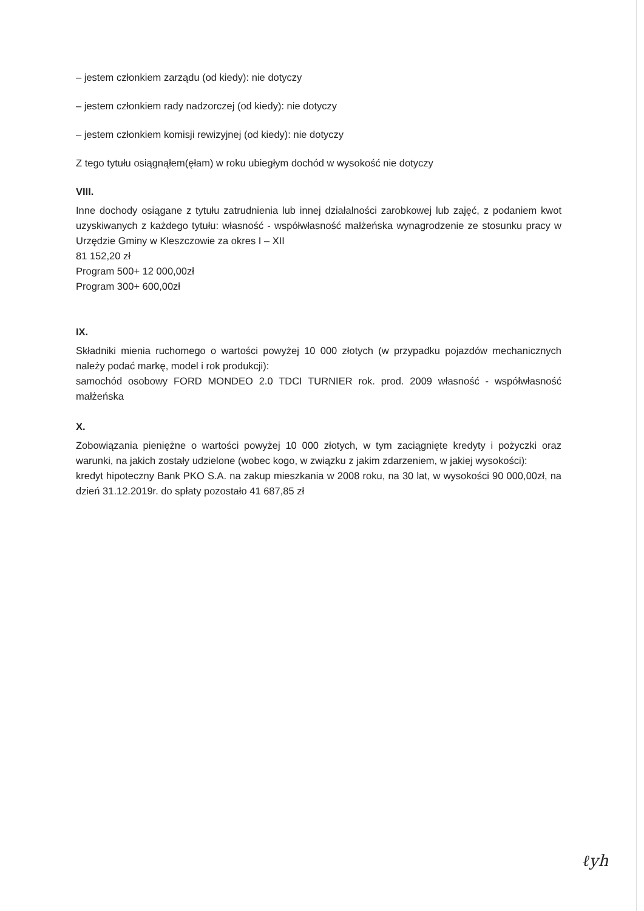– jestem członkiem zarządu (od kiedy): nie dotyczy
– jestem członkiem rady nadzorczej (od kiedy): nie dotyczy
– jestem członkiem komisji rewizyjnej (od kiedy): nie dotyczy
Z tego tytułu osiągnąłem(ęłam) w roku ubiegłym dochód w wysokość nie dotyczy
VIII.
Inne dochody osiągane z tytułu zatrudnienia lub innej działalności zarobkowej lub zajęć, z podaniem kwot uzyskiwanych z każdego tytułu: własność - współwłasność małżeńska wynagrodzenie ze stosunku pracy w Urzędzie Gminy w Kleszczowie za okres I – XII
81 152,20 zł
Program 500+ 12 000,00zł
Program 300+ 600,00zł
IX.
Składniki mienia ruchomego o wartości powyżej 10 000 złotych (w przypadku pojazdów mechanicznych należy podać markę, model i rok produkcji):
samochód osobowy FORD MONDEO 2.0 TDCI TURNIER rok. prod. 2009 własność - współwłasność małżeńska
X.
Zobowiązania pieniężne o wartości powyżej 10 000 złotych, w tym zaciągnięte kredyty i pożyczki oraz warunki, na jakich zostały udzielone (wobec kogo, w związku z jakim zdarzeniem, w jakiej wysokości):
kredyt hipoteczny Bank PKO S.A. na zakup mieszkania w 2008 roku, na 30 lat, w wysokości 90 000,00zł, na dzień 31.12.2019r. do spłaty pozostało 41 687,85 zł
ℓyh